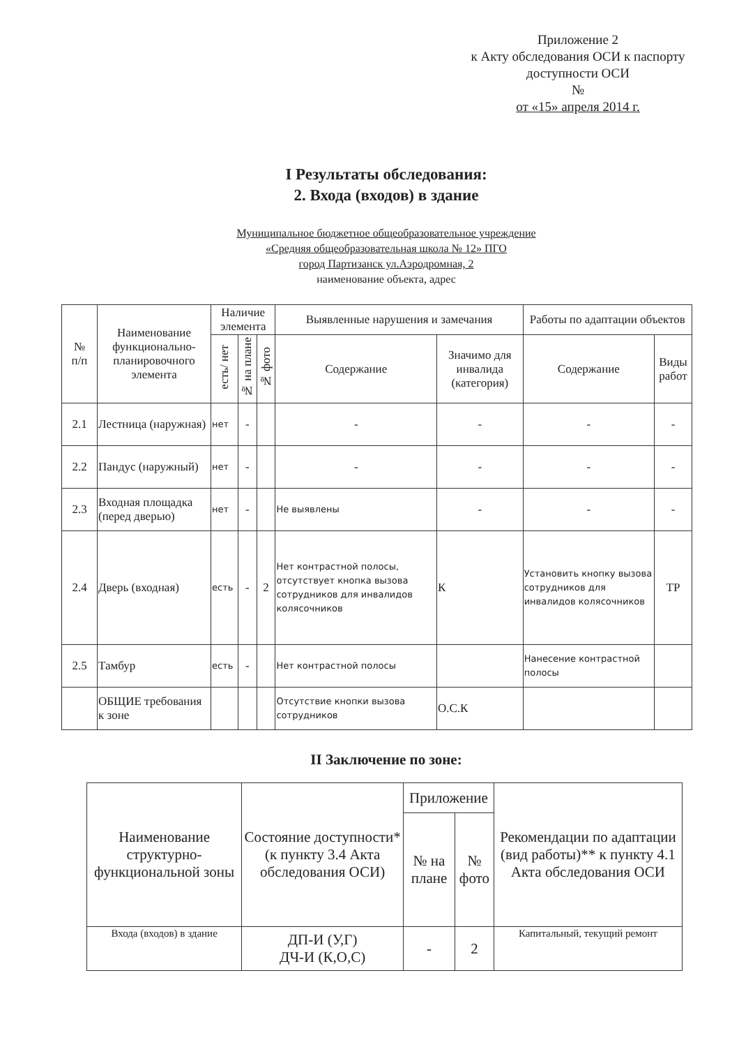Приложение 2
к Акту обследования ОСИ к паспорту доступности ОСИ
№
от «15» апреля 2014 г.
I Результаты обследования:
2. Входа (входов) в здание
Муниципальное бюджетное общеобразовательное учреждение
«Средняя общеобразовательная школа № 12» ПГО
город Партизанск ул.Аэродромная, 2
наименование объекта, адрес
| № п/п | Наименование функционально-планировочного элемента | Наличие элемента | | | Выявленные нарушения и замечания | | Работы по адаптации объектов | |
| --- | --- | --- | --- | --- | --- | --- | --- | --- |
| | | есть/ нет | № на плане | № фото | Содержание | Значимо для инвалида (категория) | Содержание | Виды работ |
| 2.1 | Лестница (наружная) | нет | - | | - | - | - | - |
| 2.2 | Пандус (наружный) | нет | - | | - | - | - | - |
| 2.3 | Входная площадка (перед дверью) | нет | - | | Не выявлены | - | - | - |
| 2.4 | Дверь (входная) | есть | - | 2 | Нет контрастной полосы, отсутствует кнопка вызова сотрудников для инвалидов колясочников | К | Установить кнопку вызова сотрудников для инвалидов колясочников | ТР |
| 2.5 | Тамбур | есть | - | | Нет контрастной полосы | | Нанесение контрастной полосы | |
| | ОБЩИЕ требования к зоне | | | | Отсутствие кнопки вызова сотрудников | О.С.К | | |
II Заключение по зоне:
| Наименование структурно-функциональной зоны | Состояние доступности* (к пункту 3.4 Акта обследования ОСИ) | Приложение | | Рекомендации по адаптации (вид работы)** к пункту 4.1 Акта обследования ОСИ |
| --- | --- | --- | --- | --- |
| | | № на плане | № фото | |
| Входа (входов) в здание | ДП-И (У,Г) ДЧ-И (К,О,С) | - | 2 | Капитальный, текущий ремонт |